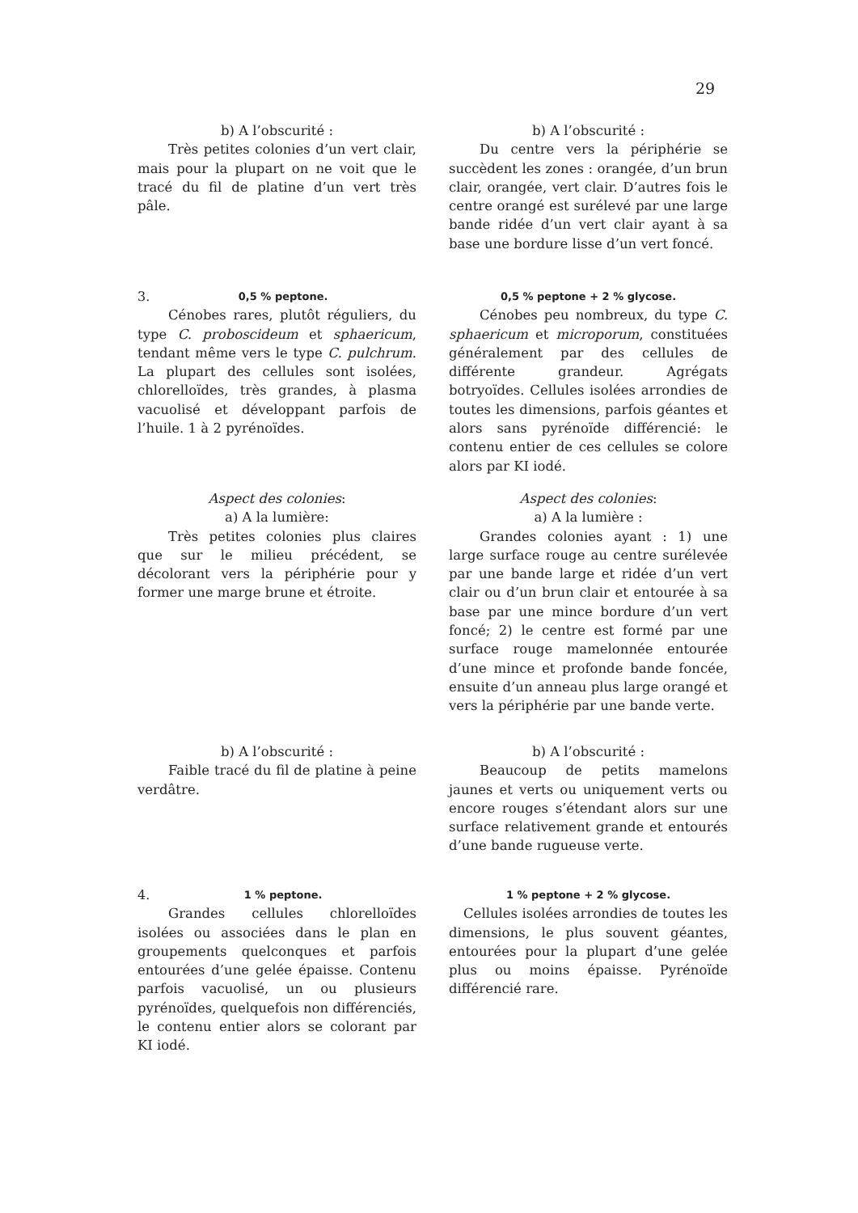29
b) A l’obscurité :
Très petites colonies d’un vert clair, mais pour la plupart on ne voit que le tracé du fil de platine d’un vert très pâle.
b) A l’obscurité :
Du centre vers la périphérie se succèdent les zones : orangée, d’un brun clair, orangée, vert clair. D’autres fois le centre orangé est surélevé par une large bande ridée d’un vert clair ayant à sa base une bordure lisse d’un vert foncé.
3. 0,5 % peptone.
Cénobes rares, plutôt réguliers, du type C. proboscideum et sphaericum, tendant même vers le type C. pulchrum. La plupart des cellules sont isolées, chlorelloïdes, très grandes, à plasma vacuolisé et développant parfois de l’huile. 1 à 2 pyrénoïdes.
0,5 % peptone + 2 % glycose.
Cénobes peu nombreux, du type C. sphaericum et microporum, constituées généralement par des cellules de différente grandeur. Agrégats botryoïdes. Cellules isolées arrondies de toutes les dimensions, parfois géantes et alors sans pyrénoïde différencié: le contenu entier de ces cellules se colore alors par KI iodé.
Aspect des colonies:
a) A la lumière:
Très petites colonies plus claires que sur le milieu précédent, se décolorant vers la périphérie pour y former une marge brune et étroite.
Aspect des colonies:
a) A la lumière :
Grandes colonies ayant : 1) une large surface rouge au centre surélevée par une bande large et ridée d’un vert clair ou d’un brun clair et entourée à sa base par une mince bordure d’un vert foncé; 2) le centre est formé par une surface rouge mamelonnée entourée d’une mince et profonde bande foncée, ensuite d’un anneau plus large orangé et vers la périphérie par une bande verte.
b) A l’obscurité :
Faible tracé du fil de platine à peine verdâtre.
b) A l’obscurité :
Beaucoup de petits mamelons jaunes et verts ou uniquement verts ou encore rouges s’étendant alors sur une surface relativement grande et entourés d’une bande rugueuse verte.
4. 1 % peptone.
Grandes cellules chlorelloïdes isolées ou associées dans le plan en groupements quelconques et parfois entourées d’une gelée épaisse. Contenu parfois vacuolisé, un ou plusieurs pyrénoïdes, quelquefois non différenciés, le contenu entier alors se colorant par KI iodé.
1 % peptone + 2 % glycose.
Cellules isolées arrondies de toutes les dimensions, le plus souvent géantes, entourées pour la plupart d’une gelée plus ou moins épaisse. Pyrénoïde différencié rare.